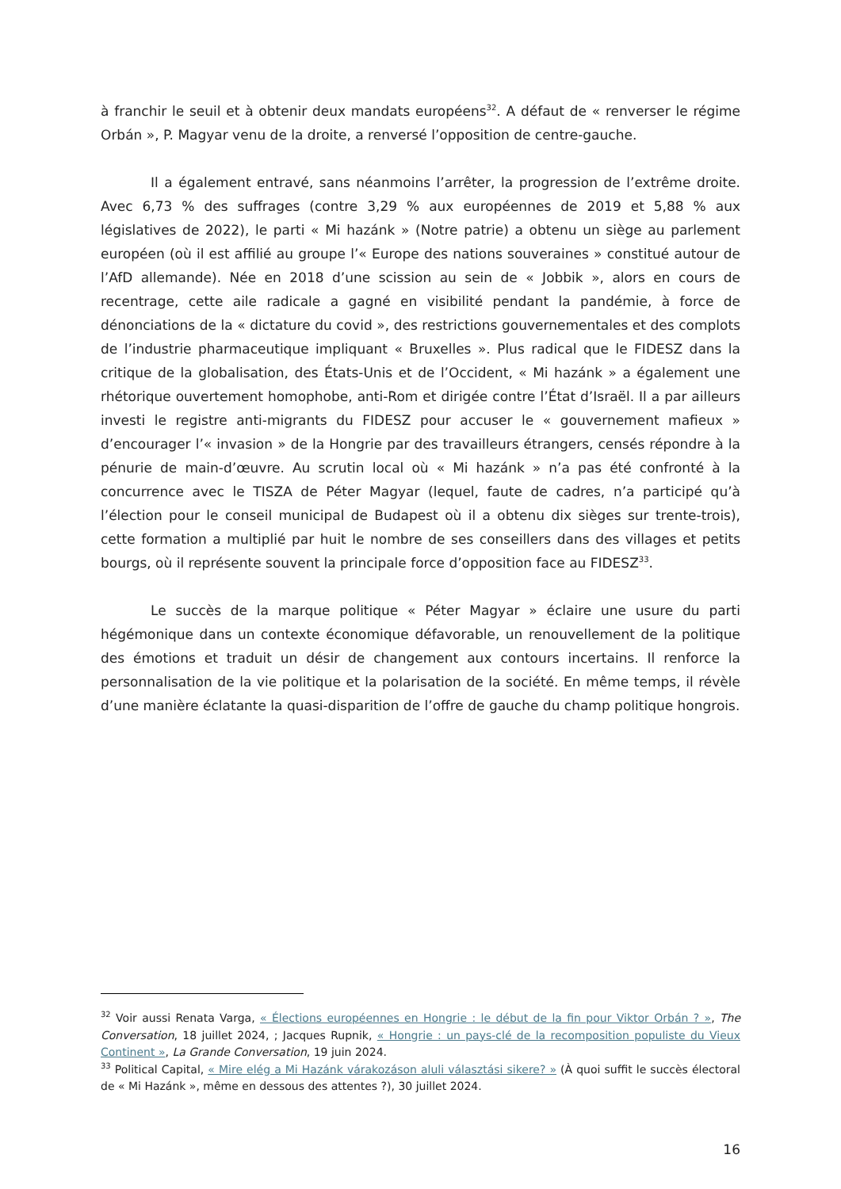à franchir le seuil et à obtenir deux mandats européens<sup>32</sup>. A défaut de « renverser le régime Orbán », P. Magyar venu de la droite, a renversé l’opposition de centre-gauche.
Il a également entravé, sans néanmoins l’arrêter, la progression de l’extrême droite. Avec 6,73 % des suffrages (contre 3,29 % aux européennes de 2019 et 5,88 % aux législatives de 2022), le parti « Mi hazánk » (Notre patrie) a obtenu un siège au parlement européen (où il est affilié au groupe l’« Europe des nations souveraines » constitué autour de l’AfD allemande). Née en 2018 d’une scission au sein de « Jobbik », alors en cours de recentrage, cette aile radicale a gagné en visibilité pendant la pandémie, à force de dénonciations de la « dictature du covid », des restrictions gouvernementales et des complots de l’industrie pharmaceutique impliquant « Bruxelles ». Plus radical que le FIDESZ dans la critique de la globalisation, des États-Unis et de l’Occident, « Mi hazánk » a également une rhétorique ouvertement homophobe, anti-Rom et dirigée contre l’État d’Israël. Il a par ailleurs investi le registre anti-migrants du FIDESZ pour accuser le « gouvernement mafieux » d’encourager l’« invasion » de la Hongrie par des travailleurs étrangers, censés répondre à la pénurie de main-d’œuvre. Au scrutin local où « Mi hazánk » n’a pas été confronté à la concurrence avec le TISZA de Péter Magyar (lequel, faute de cadres, n’a participé qu’à l’élection pour le conseil municipal de Budapest où il a obtenu dix sièges sur trente-trois), cette formation a multiplié par huit le nombre de ses conseillers dans des villages et petits bourgs, où il représente souvent la principale force d’opposition face au FIDESZ<sup>33</sup>.
Le succès de la marque politique « Péter Magyar » éclaire une usure du parti hégémonique dans un contexte économique défavorable, un renouvellement de la politique des émotions et traduit un désir de changement aux contours incertains. Il renforce la personnalisation de la vie politique et la polarisation de la société. En même temps, il révèle d’une manière éclatante la quasi-disparition de l’offre de gauche du champ politique hongrois.
<sup>32</sup> Voir aussi Renata Varga, « Élections européennes en Hongrie : le début de la fin pour Viktor Orbán ? », The Conversation, 18 juillet 2024, ; Jacques Rupnik, « Hongrie : un pays-clé de la recomposition populiste du Vieux Continent », La Grande Conversation, 19 juin 2024.
<sup>33</sup> Political Capital, « Mire elég a Mi Hazánk várakozáson aluli választási sikere? » (À quoi suffit le succès électoral de « Mi Hazánk », même en dessous des attentes ?), 30 juillet 2024.
16